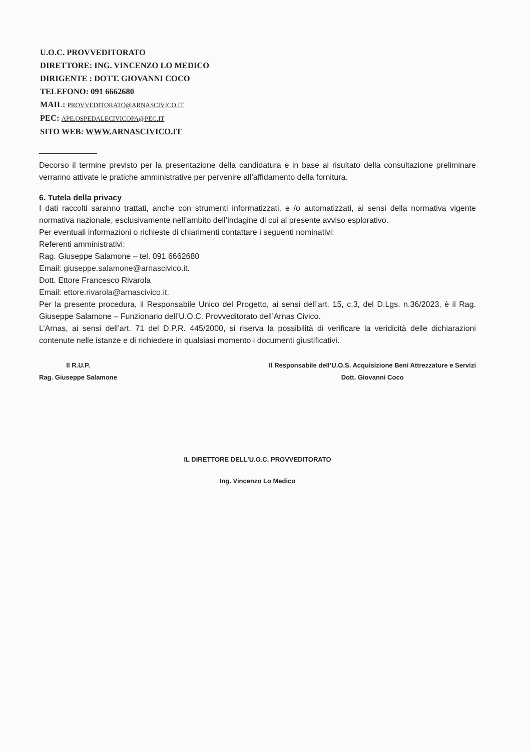U.O.C. PROVVEDITORATO
DIRETTORE: ING. VINCENZO LO MEDICO
DIRIGENTE : DOTT. GIOVANNI COCO
TELEFONO: 091 6662680
MAIL: PROVVEDITORATO@ARNASCIVICO.IT
PEC: APE.OSPEDALECIVICOPA@PEC.IT
SITO WEB: WWW.ARNASCIVICO.IT
Decorso il termine previsto per la presentazione della candidatura e in base al risultato della consultazione preliminare verranno attivate le pratiche amministrative per pervenire all’affidamento della fornitura.
6. Tutela della privacy
I dati raccolti saranno trattati, anche con strumenti informatizzati, e /o automatizzati, ai sensi della normativa vigente normativa nazionale, esclusivamente nell’ambito dell’indagine di cui al presente avviso esplorativo.
Per eventuali informazioni o richieste di chiarimenti contattare i seguenti nominativi:
Referenti amministrativi:
Rag. Giuseppe Salamone – tel. 091 6662680
Email: giuseppe.salamone@arnascivico.it.
Dott. Ettore Francesco Rivarola
Email: ettore.rivarola@arnascivico.it.
Per la presente procedura, il Responsabile Unico del Progetto, ai sensi dell’art. 15, c.3, del D.Lgs. n.36/2023, è il Rag. Giuseppe Salamone – Funzionario dell’U.O.C. Provveditorato dell’Arnas Civico.
L’Arnas, ai sensi dell’art. 71 del D.P.R. 445/2000, si riserva la possibilità di verificare la veridicità delle dichiarazioni contenute nelle istanze e di richiedere in qualsiasi momento i documenti giustificativi.
Il R.U.P.
Rag. Giuseppe Salamone
Il Responsabile dell’U.O.S. Acquisizione Beni Attrezzature e Servizi
Dott. Giovanni Coco
IL DIRETTORE DELL’U.O.C. PROVVEDITORATO
Ing. Vincenzo Lo Medico